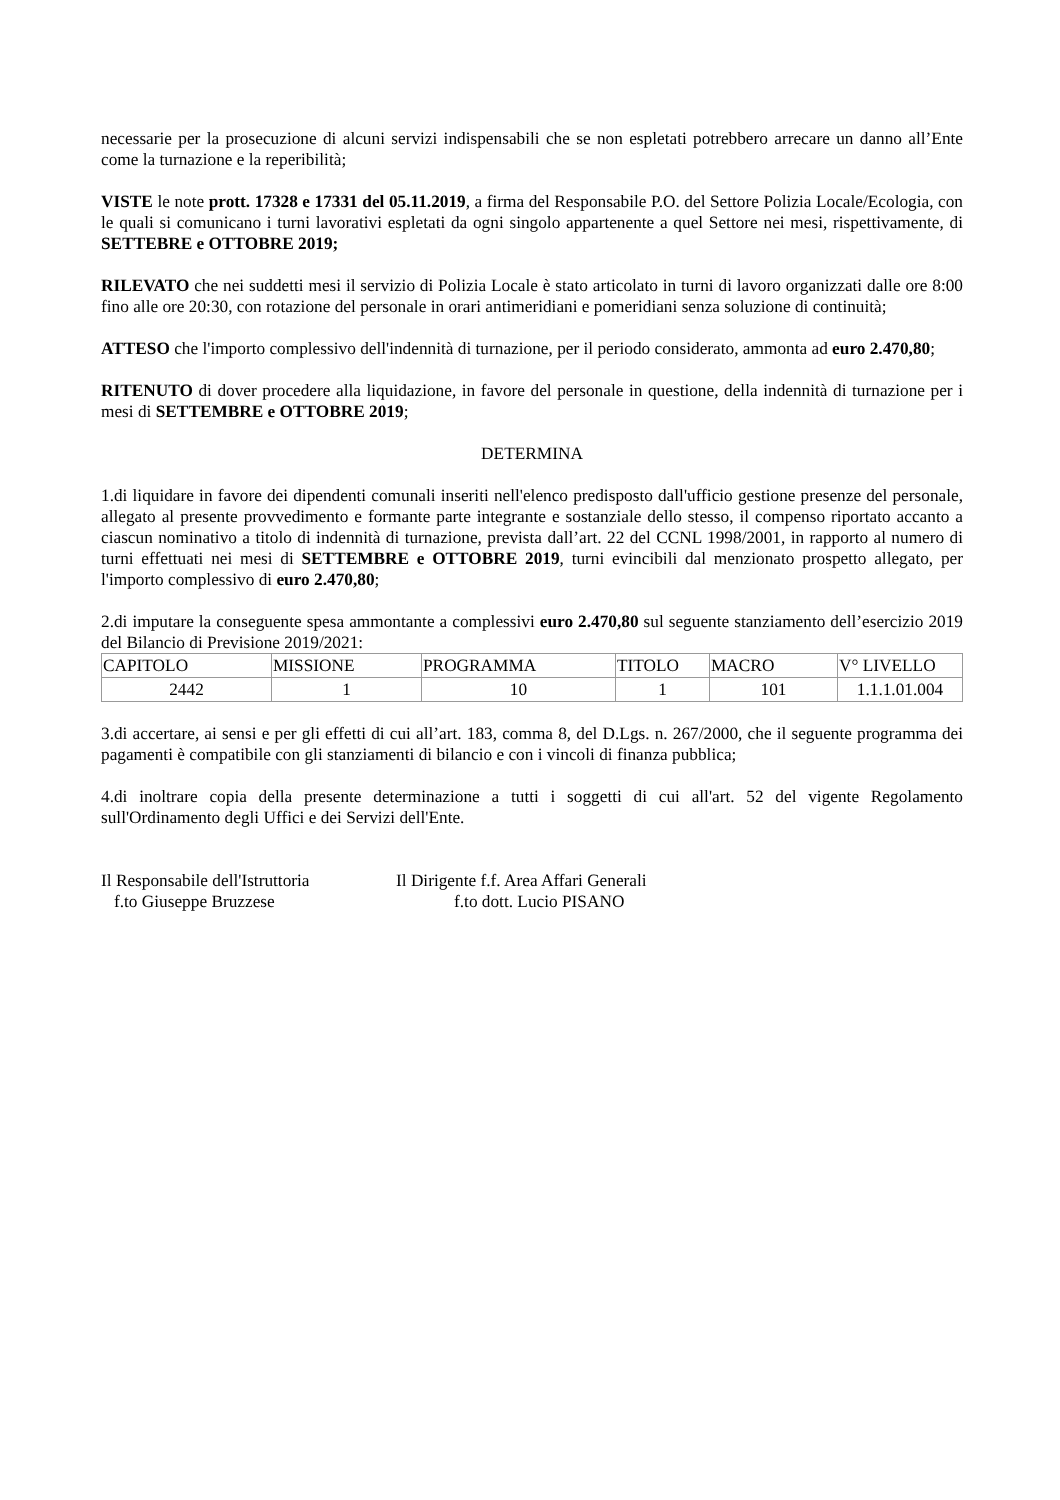necessarie per la prosecuzione di alcuni servizi indispensabili che se non espletati potrebbero arrecare un danno all’Ente come la turnazione e la reperibilità;
VISTE le note prott. 17328 e 17331 del 05.11.2019, a firma del Responsabile P.O. del Settore Polizia Locale/Ecologia, con le quali si comunicano i turni lavorativi espletati da ogni singolo appartenente a quel Settore nei mesi, rispettivamente, di SETTEBRE e OTTOBRE 2019;
RILEVATO che nei suddetti mesi il servizio di Polizia Locale è stato articolato in turni di lavoro organizzati dalle ore 8:00 fino alle ore 20:30, con rotazione del personale in orari antimeridiani e pomeridiani senza soluzione di continuità;
ATTESO che l'importo complessivo dell'indennità di turnazione, per il periodo considerato, ammonta ad euro 2.470,80;
RITENUTO di dover procedere alla liquidazione, in favore del personale in questione, della indennità di turnazione per i mesi di SETTEMBRE e OTTOBRE 2019;
DETERMINA
1.di liquidare in favore dei dipendenti comunali inseriti nell'elenco predisposto dall'ufficio gestione presenze del personale, allegato al presente provvedimento e formante parte integrante e sostanziale dello stesso, il compenso riportato accanto a ciascun nominativo a titolo di indennità di turnazione, prevista dall’art. 22 del CCNL 1998/2001, in rapporto al numero di turni effettuati nei mesi di SETTEMBRE e OTTOBRE 2019, turni evincibili dal menzionato prospetto allegato, per l'importo complessivo di euro 2.470,80;
2.di imputare la conseguente spesa ammontante a complessivi euro 2.470,80 sul seguente stanziamento dell’esercizio 2019 del Bilancio di Previsione 2019/2021:
| CAPITOLO | MISSIONE | PROGRAMMA | TITOLO | MACRO | V° LIVELLO |
| 2442 | 1 | 10 | 1 | 101 | 1.1.1.01.004 |
3.di accertare, ai sensi e per gli effetti di cui all’art. 183, comma 8, del D.Lgs. n. 267/2000, che il seguente programma dei pagamenti è compatibile con gli stanziamenti di bilancio e con i vincoli di finanza pubblica;
4.di inoltrare copia della presente determinazione a tutti i soggetti di cui all'art. 52 del vigente Regolamento sull'Ordinamento degli Uffici e dei Servizi dell'Ente.
Il Responsabile dell'Istruttoria
f.to Giuseppe Bruzzese
Il Dirigente f.f. Area Affari Generali
f.to dott. Lucio PISANO